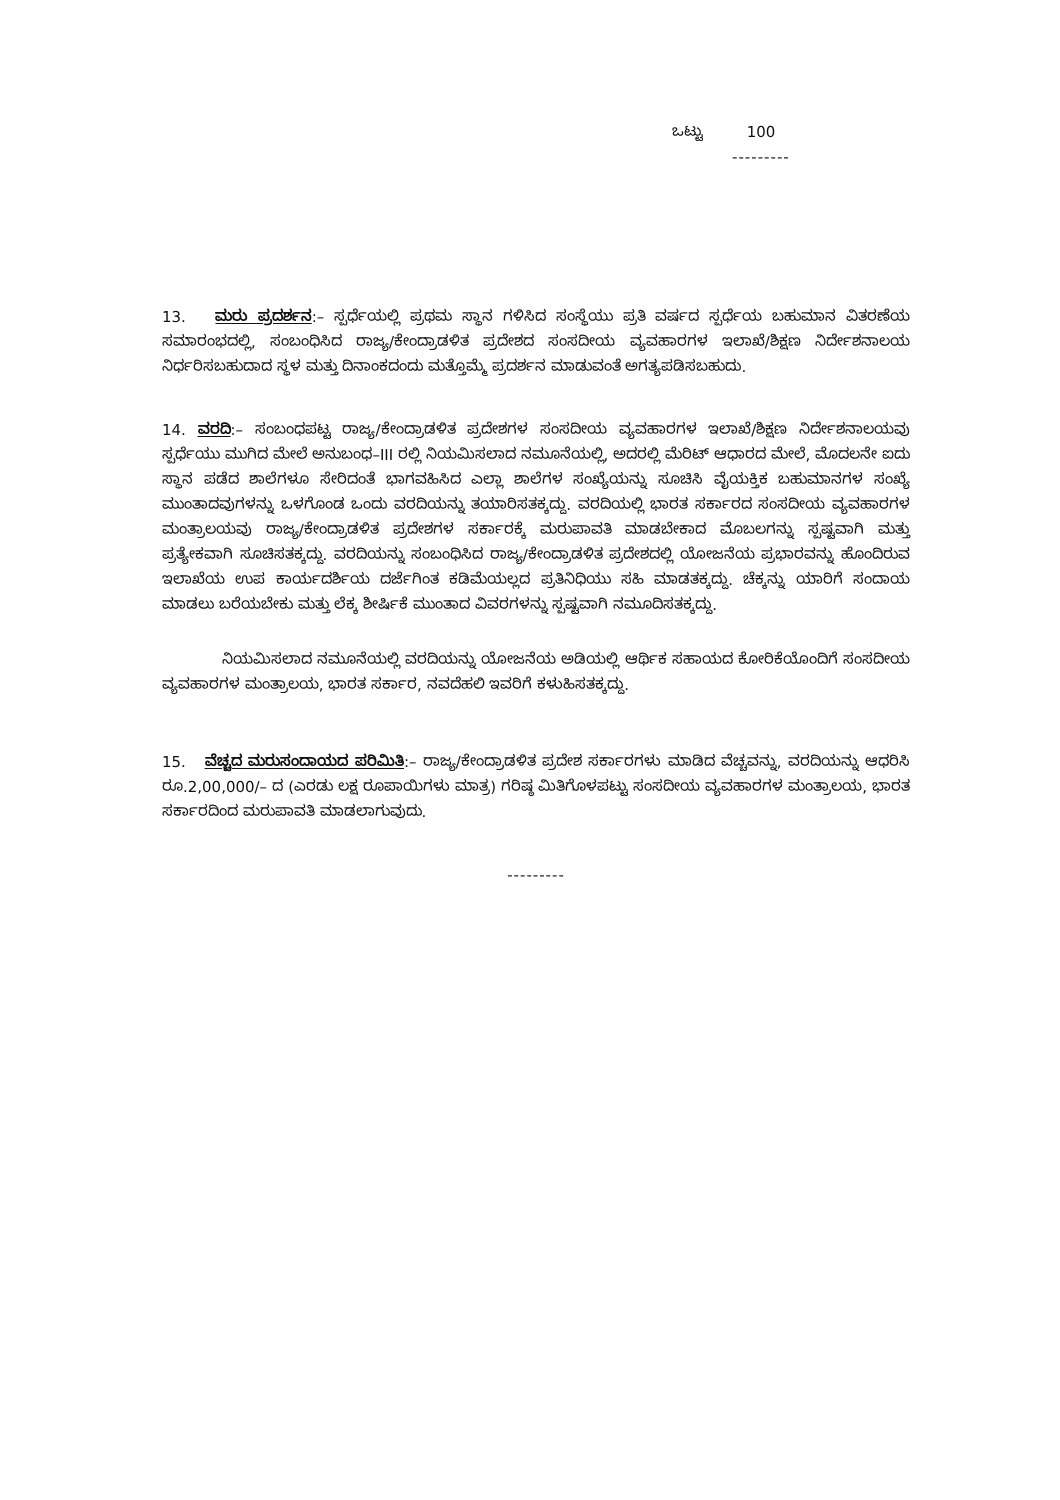ಒಟ್ಟು 100
---------
13. ಮರು ಪ್ರದರ್ಶನ:– ಸ್ಪರ್ಧೆಯಲ್ಲಿ ಪ್ರಥಮ ಸ್ಥಾನ ಗಳಿಸಿದ ಸಂಸ್ಥೆಯು ಪ್ರತಿ ವರ್ಷದ ಸ್ಪರ್ಧೆಯ ಬಹುಮಾನ ವಿತರಣೆಯ ಸಮಾರಂಭದಲ್ಲಿ, ಸಂಬಂಧಿಸಿದ ರಾಜ್ಯ/ಕೇಂದ್ರಾಡಳಿತ ಪ್ರದೇಶದ ಸಂಸದೀಯ ವ್ಯವಹಾರಗಳ ಇಲಾಖೆ/ಶಿಕ್ಷಣ ನಿರ್ದೇಶನಾಲಯ ನಿರ್ಧರಿಸಬಹುದಾದ ಸ್ಥಳ ಮತ್ತು ದಿನಾಂಕದಂದು ಮತ್ತೊಮ್ಮೆ ಪ್ರದರ್ಶನ ಮಾಡುವಂತೆ ಅಗತ್ಯಪಡಿಸಬಹುದು.
14. ವರದಿ:– ಸಂಬಂಧಪಟ್ಟ ರಾಜ್ಯ/ಕೇಂದ್ರಾಡಳಿತ ಪ್ರದೇಶಗಳ ಸಂಸದೀಯ ವ್ಯವಹಾರಗಳ ಇಲಾಖೆ/ಶಿಕ್ಷಣ ನಿರ್ದೇಶನಾಲಯವು ಸ್ಪರ್ಧೆಯು ಮುಗಿದ ಮೇಲೆ ಅನುಬಂಧ–III ರಲ್ಲಿ ನಿಯಮಿಸಲಾದ ನಮೂನೆಯಲ್ಲಿ, ಅದರಲ್ಲಿ ಮೆರಿಟ್ ಆಧಾರದ ಮೇಲೆ, ಮೊದಲನೇ ಐದು ಸ್ಥಾನ ಪಡೆದ ಶಾಲೆಗಳೂ ಸೇರಿದಂತೆ ಭಾಗವಹಿಸಿದ ಎಲ್ಲಾ ಶಾಲೆಗಳ ಸಂಖ್ಯೆಯನ್ನು ಸೂಚಿಸಿ ವೈಯಕ್ತಿಕ ಬಹುಮಾನಗಳ ಸಂಖ್ಯೆ ಮುಂತಾದವುಗಳನ್ನು ಒಳಗೊಂಡ ಒಂದು ವರದಿಯನ್ನು ತಯಾರಿಸತಕ್ಕದ್ದು. ವರದಿಯಲ್ಲಿ ಭಾರತ ಸರ್ಕಾರದ ಸಂಸದೀಯ ವ್ಯವಹಾರಗಳ ಮಂತ್ರಾಲಯವು ರಾಜ್ಯ/ಕೇಂದ್ರಾಡಳಿತ ಪ್ರದೇಶಗಳ ಸರ್ಕಾರಕ್ಕೆ ಮರುಪಾವತಿ ಮಾಡಬೇಕಾದ ಮೊಬಲಗನ್ನು ಸ್ಪಷ್ಟವಾಗಿ ಮತ್ತು ಪ್ರತ್ಯೇಕವಾಗಿ ಸೂಚಿಸತಕ್ಕದ್ದು. ವರದಿಯನ್ನು ಸಂಬಂಧಿಸಿದ ರಾಜ್ಯ/ಕೇಂದ್ರಾಡಳಿತ ಪ್ರದೇಶದಲ್ಲಿ ಯೋಜನೆಯ ಪ್ರಭಾರವನ್ನು ಹೊಂದಿರುವ ಇಲಾಖೆಯ ಉಪ ಕಾರ್ಯದರ್ಶಿಯ ದರ್ಜೆಗಿಂತ ಕಡಿಮೆಯಲ್ಲದ ಪ್ರತಿನಿಧಿಯು ಸಹಿ ಮಾಡತಕ್ಕದ್ದು. ಚೆಕ್ಕನ್ನು ಯಾರಿಗೆ ಸಂದಾಯ ಮಾಡಲು ಬರೆಯಬೇಕು ಮತ್ತು ಲೆಕ್ಕ ಶೀರ್ಷಿಕೆ ಮುಂತಾದ ವಿವರಗಳನ್ನು ಸ್ಪಷ್ಟವಾಗಿ ನಮೂದಿಸತಕ್ಕದ್ದು.
ನಿಯಮಿಸಲಾದ ನಮೂನೆಯಲ್ಲಿ ವರದಿಯನ್ನು ಯೋಜನೆಯ ಅಡಿಯಲ್ಲಿ ಆರ್ಥಿಕ ಸಹಾಯದ ಕೋರಿಕೆಯೊಂದಿಗೆ ಸಂಸದೀಯ ವ್ಯವಹಾರಗಳ ಮಂತ್ರಾಲಯ, ಭಾರತ ಸರ್ಕಾರ, ನವದೆಹಲಿ ಇವರಿಗೆ ಕಳುಹಿಸತಕ್ಕದ್ದು.
15. ವೆಚ್ಚದ ಮರುಸಂದಾಯದ ಪರಿಮಿತಿ:– ರಾಜ್ಯ/ಕೇಂದ್ರಾಡಳಿತ ಪ್ರದೇಶ ಸರ್ಕಾರಗಳು ಮಾಡಿದ ವೆಚ್ಚವನ್ನು, ವರದಿಯನ್ನು ಆಧರಿಸಿ ರೂ.2,00,000/– ದ (ಎರಡು ಲಕ್ಷ ರೂಪಾಯಿಗಳು ಮಾತ್ರ) ಗರಿಷ್ಠ ಮಿತಿಗೊಳಪಟ್ಟು ಸಂಸದೀಯ ವ್ಯವಹಾರಗಳ ಮಂತ್ರಾಲಯ, ಭಾರತ ಸರ್ಕಾರದಿಂದ ಮರುಪಾವತಿ ಮಾಡಲಾಗುವುದು.
---------